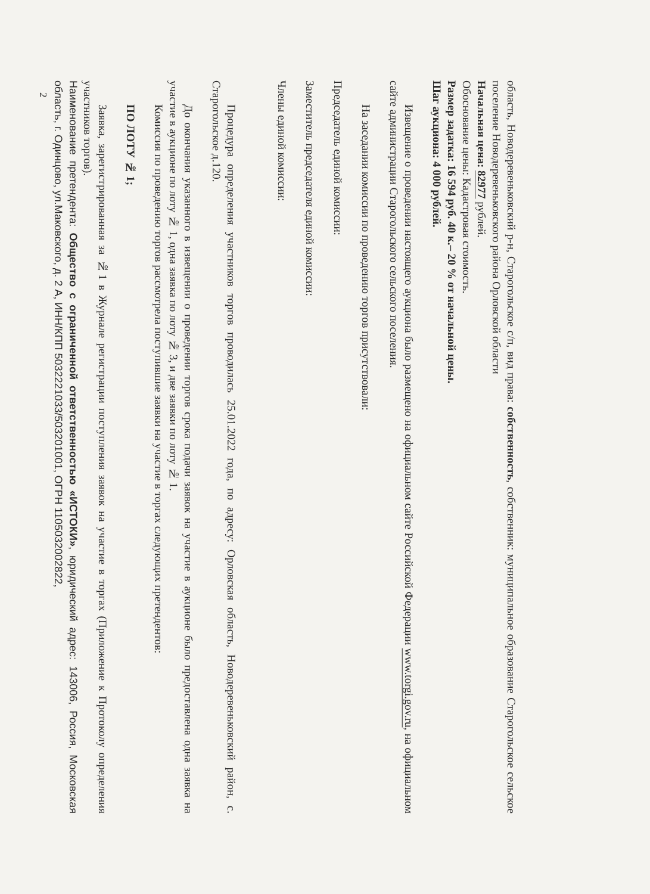область, Новодеревеньковский р-н, Старогольское с/п, вид права: собственность, собственник: муниципальное образование Старогольское сельское поселение Новодеревеньковского района Орловской области
Начальная цена: 82977 рублей.
Обоснование цены: Кадастровая стоимость.
Размер задатка: 16 594 руб. 40 к.– 20 % от начальной цены.
Шаг аукциона: 4 000 рублей.
Извещение о проведении настоящего аукциона было размещено на официальном сайте Российской Федерации www.torgi.gov.ru, на официальном сайте администрации Старогольского сельского поселения.
На заседании комиссии по проведению торгов присутствовали:
Председатель единой комиссии:
Заместитель председателя единой комиссии:
Члены единой комиссии:
Процедура определения участников торгов проводилась 25.01.2022 года, по адресу: Орловская область, Новодеревеньковский район, с. Старогольское д.120.
До окончания указанного в извещении о проведении торгов срока подачи заявок на участие в аукционе было предоставлена одна заявка на участие в аукционе по лоту № 1, одна заявка по лоту № 3, и две заявки по лоту № 1.
Комиссия по проведению торгов рассмотрела поступившие заявки на участие в торгах следующих претендентов:
ПО ЛОТУ № 1;
Заявка, зарегистрированная за №1 в Журнале регистрации поступления заявок на участие в торгах (Приложение к Протоколу определения участников торгов).
Наименование претендента: Общество с ограниченной ответственностью «ИСТОКИ», юридический адрес: 143006, Россия, Московская область, г. Одинцово, ул.Маковского, д. 2 А, ИНН/КПП 5032221033/503201001, ОГРН 1105032002822,
2